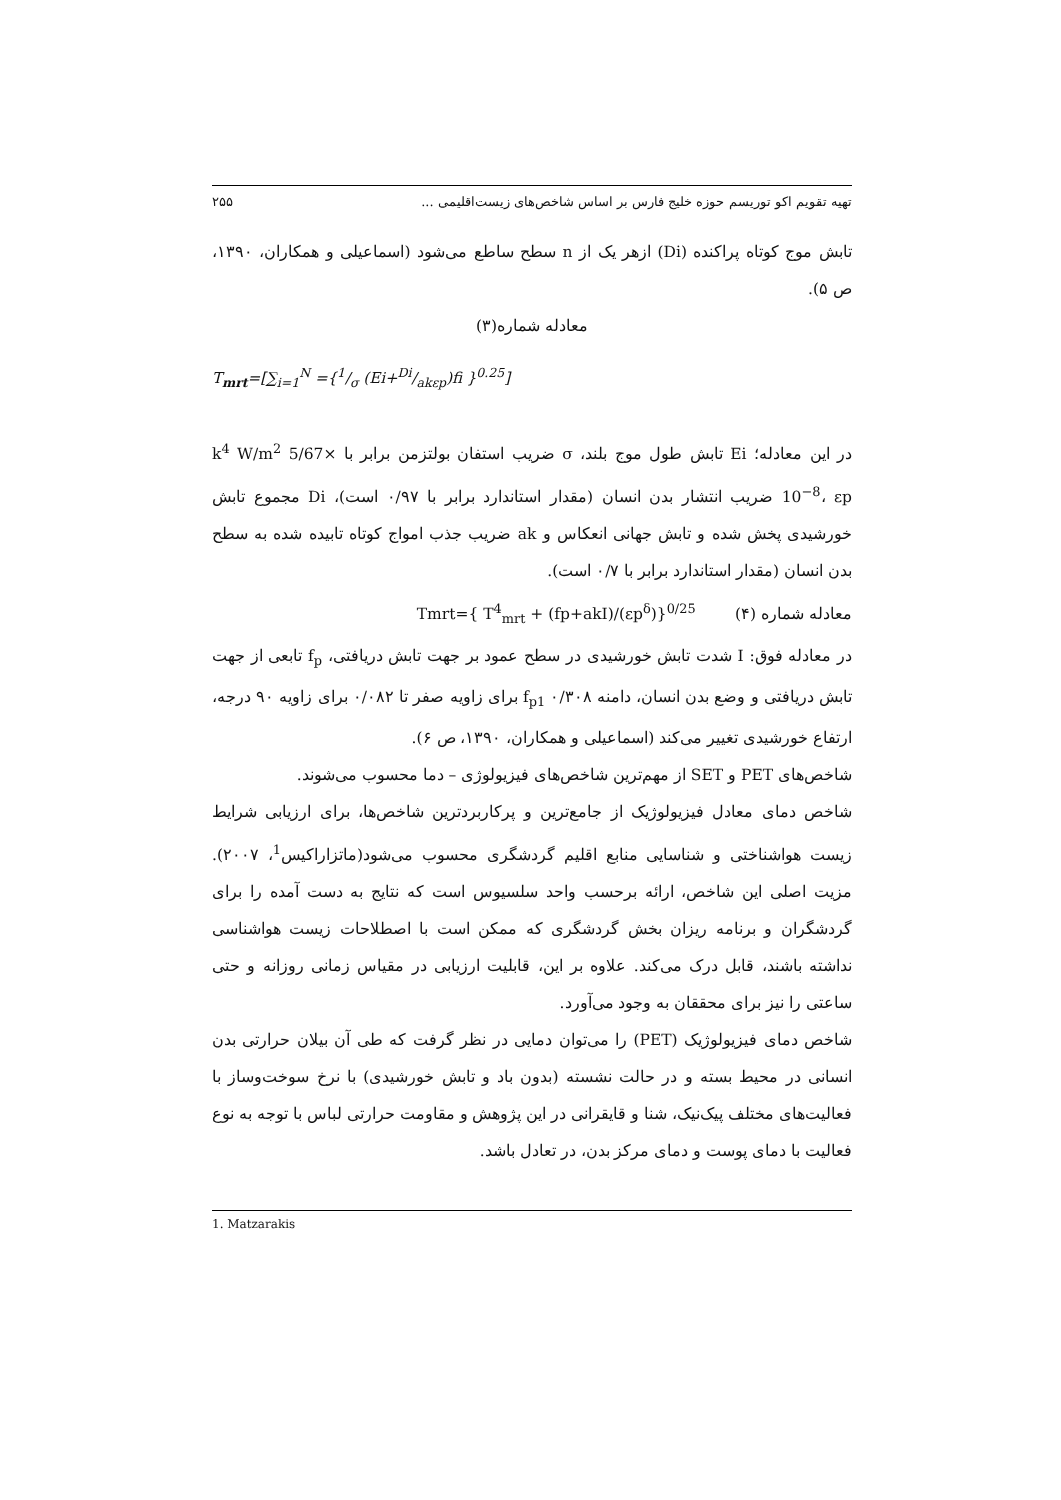تهیه تقویم اکو توریسم حوزه خلیج فارس بر اساس شاخص‌های زیست‌اقلیمی ... ۲۵۵
تابش موج کوتاه پراکنده (Di) ازهر یک از n سطح ساطع می‌شود (اسماعیلی و همکاران، ۱۳۹۰، ص ۵).
معادله شماره(۳)
T<sub>mrt</sub>=[∑<sub>i=1</sub><sup>N</sup> ={1/σ (Ei+Di/akεp)fi }<sup>0.25</sup>]
در این معادله؛ Ei تابش طول موج بلند، σ ضریب استفان بولتزمن برابر با k<sup>4</sup> W/m<sup>2</sup> 5/67× 10<sup>−8</sup>، εp ضریب انتشار بدن انسان (مقدار استاندارد برابر با ۰/۹۷ است)، Di مجموع تابش خورشیدی پخش شده و تابش جهانی انعکاس و ak ضریب جذب امواج کوتاه تابیده شده به سطح بدن انسان (مقدار استاندارد برابر با ۰/۷ است).
معادله شماره (۴) Tmrt={ T<sup>4</sup><sub>mrt</sub> + (fp+akI)/(εp<sup>δ</sup>)}<sup>0/25</sup>
در معادله فوق: I شدت تابش خورشیدی در سطح عمود بر جهت تابش دریافتی، f<sub>p</sub> تابعی از جهت تابش دریافتی و وضع بدن انسان، دامنه f<sub>p1</sub> ۰/۳۰۸ برای زاویه صفر تا ۰/۰۸۲ برای زاویه ۹۰ درجه، ارتفاع خورشیدی تغییر می‌کند (اسماعیلی و همکاران، ۱۳۹۰، ص ۶).
شاخص‌های PET و SET از مهم‌ترین شاخص‌های فیزیولوژی – دما محسوب می‌شوند.
شاخص دمای معادل فیزیولوژیک از جامع‌ترین و پرکاربردترین شاخص‌ها، برای ارزیابی شرایط زیست هواشناختی و شناسایی منابع اقلیم گردشگری محسوب می‌شود(ماتزاراکیس<sup>1</sup>، ۲۰۰۷). مزیت اصلی این شاخص، ارائه برحسب واحد سلسیوس است که نتایج به دست آمده را برای گردشگران و برنامه ریزان بخش گردشگری که ممکن است با اصطلاحات زیست هواشناسی نداشته باشند، قابل درک می‌کند. علاوه بر این، قابلیت ارزیابی در مقیاس زمانی روزانه و حتی ساعتی را نیز برای محققان به وجود می‌آورد.
شاخص دمای فیزیولوژیک (PET) را می‌توان دمایی در نظر گرفت که طی آن بیلان حرارتی بدن انسانی در محیط بسته و در حالت نشسته (بدون باد و تابش خورشیدی) با نرخ سوخت‌وساز با فعالیت‌های مختلف پیک‌نیک، شنا و قایقرانی در این پژوهش و مقاومت حرارتی لباس با توجه به نوع فعالیت با دمای پوست و دمای مرکز بدن، در تعادل باشد.
1. Matzarakis